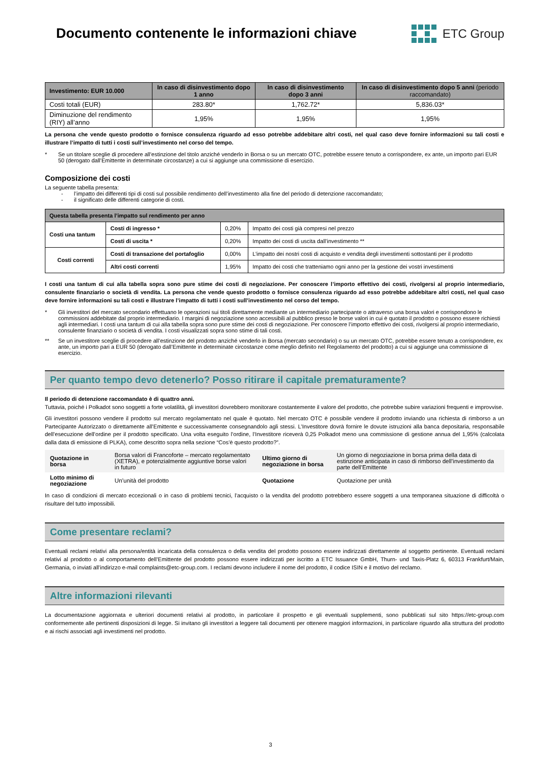Documento contenente le informazioni chiave
ETC Group
| Investimento: EUR 10.000 | In caso di disinvestimento dopo 1 anno | In caso di disinvestimento dopo 3 anni | In caso di disinvestimento dopo 5 anni (periodo raccomandato) |
| --- | --- | --- | --- |
| Costi totali (EUR) | 283.80* | 1,762.72* | 5,836.03* |
| Diminuzione del rendimento (RIY) all’anno | 1,95% | 1,95% | 1,95% |
La persona che vende questo prodotto o fornisce consulenza riguardo ad esso potrebbe addebitare altri costi, nel qual caso deve fornire informazioni su tali costi e illustrare l’impatto di tutti i costi sull’investimento nel corso del tempo.
* Se un titolare sceglie di procedere all’estinzione del titolo anziché venderlo in Borsa o su un mercato OTC, potrebbe essere tenuto a corrispondere, ex ante, un importo pari EUR 50 (derogato dall’Emittente in determinate circostanze) a cui si aggiunge una commissione di esercizio.
Composizione dei costi
La seguente tabella presenta:
- l’impatto dei differenti tipi di costi sul possibile rendimento dell’investimento alla fine del periodo di detenzione raccomandato;
- il significato delle differenti categorie di costi.
| Questa tabella presenta l’impatto sul rendimento per anno | | | |
| --- | --- | --- | --- |
| Costi una tantum | Costi di ingresso * | 0,20% | Impatto dei costi già compresi nel prezzo |
| | Costi di uscita * | 0,20% | Impatto dei costi di uscita dall’investimento ** |
| Costi correnti | Costi di transazione del portafoglio | 0,00% | L’impatto dei nostri costi di acquisto e vendita degli investimenti sottostanti per il prodotto |
| | Altri costi correnti | 1,95% | Impatto dei costi che tratteniamo ogni anno per la gestione dei vostri investimenti |
I costi una tantum di cui alla tabella sopra sono pure stime dei costi di negoziazione. Per conoscere l’importo effettivo dei costi, rivolgersi al proprio intermediario, consulente finanziario o società di vendita. La persona che vende questo prodotto o fornisce consulenza riguardo ad esso potrebbe addebitare altri costi, nel qual caso deve fornire informazioni su tali costi e illustrare l’impatto di tutti i costi sull’investimento nel corso del tempo.
* Gli investitori del mercato secondario effettuano le operazioni sui titoli direttamente mediante un intermediario partecipante o attraverso una borsa valori e corrispondono le commissioni addebitate dal proprio intermediario. I margini di negoziazione sono accessibili al pubblico presso le borse valori in cui è quotato il prodotto o possono essere richiesti agli intermediari. I costi una tantum di cui alla tabella sopra sono pure stime dei costi di negoziazione. Per conoscere l’importo effettivo dei costi, rivolgersi al proprio intermediario, consulente finanziario o società di vendita. I costi visualizzati sopra sono stime di tali costi.
** Se un investitore sceglie di procedere all’estinzione del prodotto anziché venderlo in Borsa (mercato secondario) o su un mercato OTC, potrebbe essere tenuto a corrispondere, ex ante, un importo pari a EUR 50 (derogato dall’Emittente in determinate circostanze come meglio definito nel Regolamento del prodotto) a cui si aggiunge una commissione di esercizio.
Per quanto tempo devo detenerlo? Posso ritirare il capitale prematuramente?
Il periodo di detenzione raccomandato è di quattro anni.
Tuttavia, poiché i Polkadot sono soggetti a forte volatilità, gli investitori dovrebbero monitorare costantemente il valore del prodotto, che potrebbe subire variazioni frequenti e improvvise.
Gli investitori possono vendere il prodotto sul mercato regolamentato nel quale è quotato. Nel mercato OTC è possibile vendere il prodotto inviando una richiesta di rimborso a un Partecipante Autorizzato o direttamente all’Emittente e successivamente consegnandolo agli stessi. L’Investitore dovrà fornire le dovute istruzioni alla banca depositaria, responsabile dell’esecuzione dell’ordine per il prodotto specificato. Una volta eseguito l’ordine, l’Investitore riceverà 0,25 Polkadot meno una commissione di gestione annua del 1,95% (calcolata dalla data di emissione di PLKA), come descritto sopra nella sezione “Cos’è questo prodotto?”.
| Quotazione in borsa | Borsa valori di Francoforte – mercato regolamentato (XETRA), e potenzialmente aggiuntive borse valori in futuro | Ultimo giorno di negoziazione in borsa | Un giorno di negoziazione in borsa prima della data di estinzione anticipata in caso di rimborso dell’investimento da parte dell’Emittente |
| Lotto minimo di negoziazione | Un’unità del prodotto | Quotazione | Quotazione per unità |
In caso di condizioni di mercato eccezionali o in caso di problemi tecnici, l’acquisto o la vendita del prodotto potrebbero essere soggetti a una temporanea situazione di difficoltà o risultare del tutto impossibili.
Come presentare reclami?
Eventuali reclami relativi alla persona/entità incaricata della consulenza o della vendita del prodotto possono essere indirizzati direttamente al soggetto pertinente. Eventuali reclami relativi al prodotto o al comportamento dell’Emittente del prodotto possono essere indirizzati per iscritto a ETC Issuance GmbH, Thurn- und Taxis-Platz 6, 60313 Frankfurt/Main, Germania, o inviati all’indirizzo e-mail complaints@etc-group.com. I reclami devono includere il nome del prodotto, il codice ISIN e il motivo del reclamo.
Altre informazioni rilevanti
La documentazione aggiornata e ulteriori documenti relativi al prodotto, in particolare il prospetto e gli eventuali supplementi, sono pubblicati sul sito https://etc-group.com conformemente alle pertinenti disposizioni di legge. Si invitano gli investitori a leggere tali documenti per ottenere maggiori informazioni, in particolare riguardo alla struttura del prodotto e ai rischi associati agli investimenti nel prodotto.
3